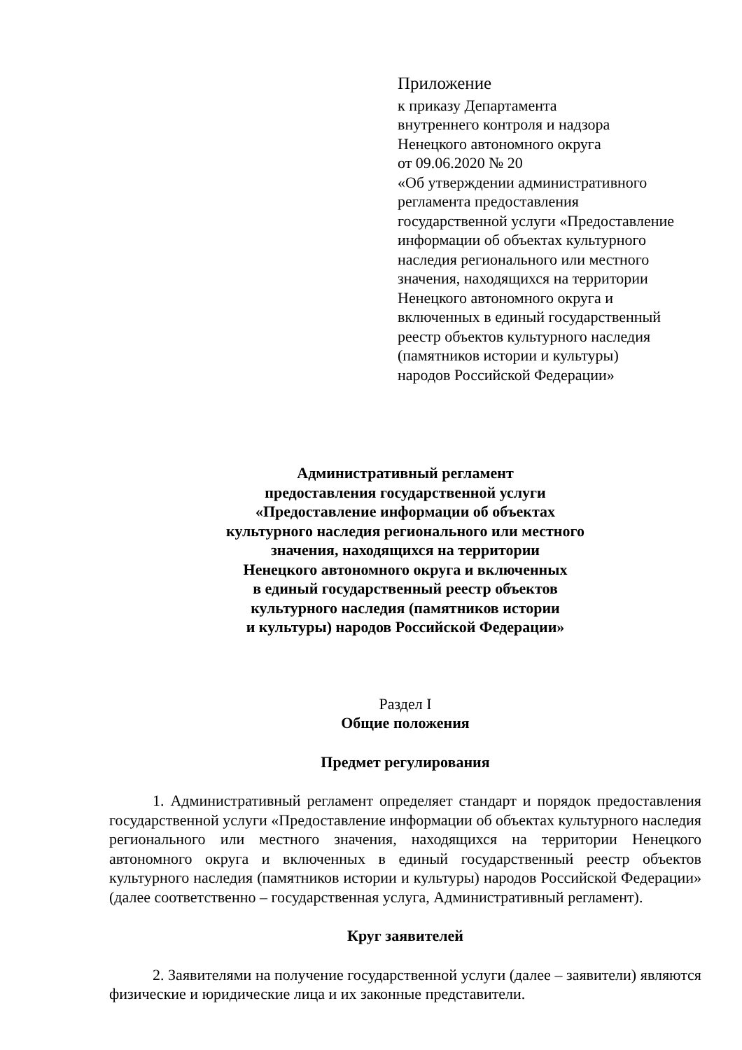Приложение
к приказу Департамента
внутреннего контроля и надзора
Ненецкого автономного округа
от 09.06.2020 № 20
«Об утверждении административного
регламента предоставления
государственной услуги «Предоставление
информации об объектах культурного
наследия регионального или местного
значения, находящихся на территории
Ненецкого автономного округа и
включенных в единый государственный
реестр объектов культурного наследия
(памятников истории и культуры)
народов Российской Федерации»
Административный регламент
предоставления государственной услуги
«Предоставление информации об объектах
культурного наследия регионального или местного
значения, находящихся на территории
Ненецкого автономного округа и включенных
в единый государственный реестр объектов
культурного наследия (памятников истории
и культуры) народов Российской Федерации»
Раздел I
Общие положения
Предмет регулирования
1. Административный регламент определяет стандарт и порядок предоставления государственной услуги «Предоставление информации об объектах культурного наследия регионального или местного значения, находящихся на территории Ненецкого автономного округа и включенных в единый государственный реестр объектов культурного наследия (памятников истории и культуры) народов Российской Федерации» (далее соответственно – государственная услуга, Административный регламент).
Круг заявителей
2. Заявителями на получение государственной услуги (далее – заявители) являются физические и юридические лица и их законные представители.